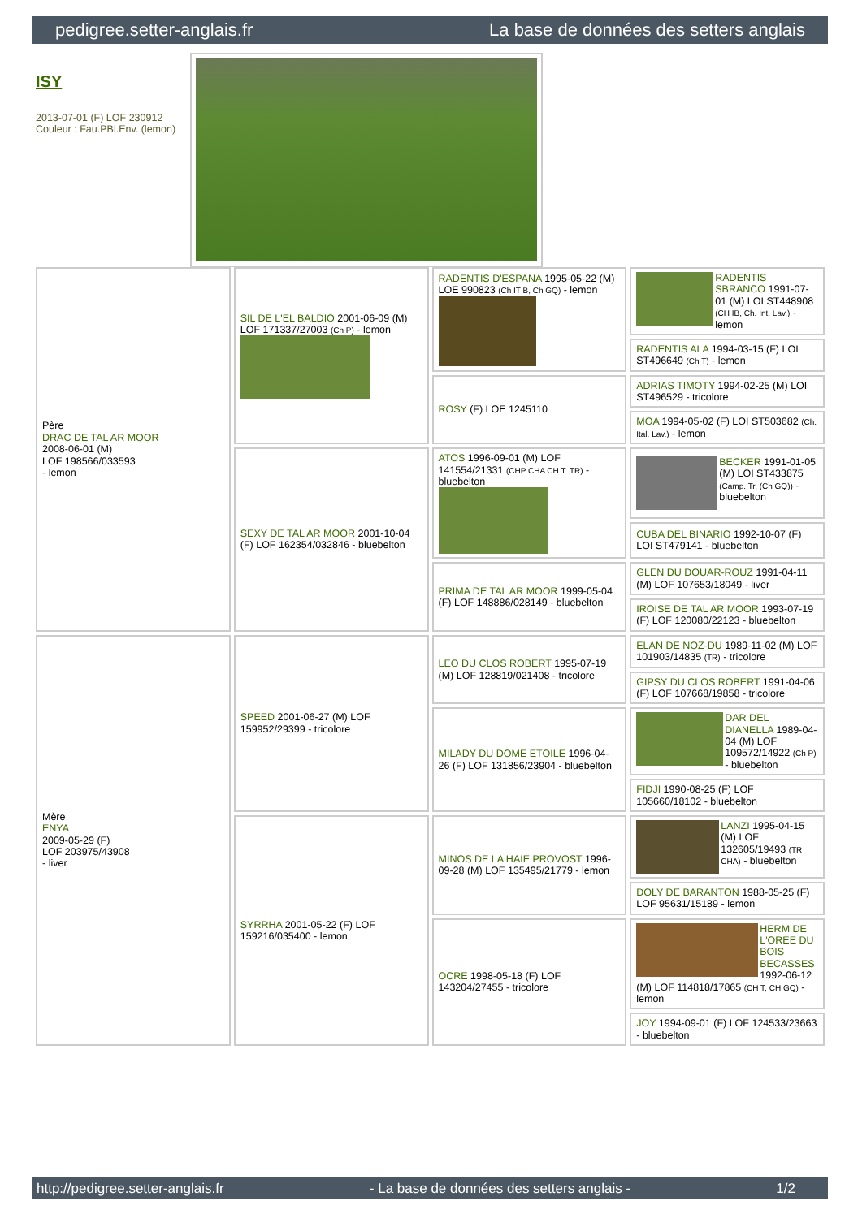pedigree.setter-anglais.fr La base de données des setters anglais
ISY
2013-07-01 (F) LOF 230912
Couleur : Fau.PBl.Env. (lemon)
| Père DRAC DE TAL AR MOOR 2008-06-01 (M) LOF 198566/033593 - lemon | SIL DE L'EL BALDIO 2001-06-09 (M) LOF 171337/27003 (Ch P) - lemon | RADENTIS D'ESPANA 1995-05-22 (M) LOE 990823 (Ch IT B, Ch GQ) - lemon | RADENTIS SBRANCO 1991-07-01 (M) LOI ST448908 (CH IB, Ch. Int. Lav.) - lemon |
| | | | RADENTIS ALA 1994-03-15 (F) LOI ST496649 (Ch T) - lemon |
| | | ROSY (F) LOE 1245110 | ADRIAS TIMOTY 1994-02-25 (M) LOI ST496529 - tricolore |
| | | | MOA 1994-05-02 (F) LOI ST503682 (Ch. Ital. Lav.) - lemon |
| | SEXY DE TAL AR MOOR 2001-10-04 (F) LOF 162354/032846 - bluebelton | ATOS 1996-09-01 (M) LOF 141554/21331 (CHP CHA CH.T. TR) - bluebelton | BECKER 1991-01-05 (M) LOI ST433875 (Camp. Tr. (Ch GQ)) - bluebelton |
| | | | CUBA DEL BINARIO 1992-10-07 (F) LOI ST479141 - bluebelton |
| | | PRIMA DE TAL AR MOOR 1999-05-04 (F) LOF 148886/028149 - bluebelton | GLEN DU DOUAR-ROUZ 1991-04-11 (M) LOF 107653/18049 - liver |
| | | | IROISE DE TAL AR MOOR 1993-07-19 (F) LOF 120080/22123 - bluebelton |
| Mère ENYA 2009-05-29 (F) LOF 203975/43908 - liver | SPEED 2001-06-27 (M) LOF 159952/29399 - tricolore | LEO DU CLOS ROBERT 1995-07-19 (M) LOF 128819/021408 - tricolore | ELAN DE NOZ-DU 1989-11-02 (M) LOF 101903/14835 (TR) - tricolore |
| | | | GIPSY DU CLOS ROBERT 1991-04-06 (F) LOF 107668/19858 - tricolore |
| | | MILADY DU DOME ETOILE 1996-04-26 (F) LOF 131856/23904 - bluebelton | DAR DEL DIANELLA 1989-04-04 (M) LOF 109572/14922 (Ch P) - bluebelton |
| | | | FIDJI 1990-08-25 (F) LOF 105660/18102 - bluebelton |
| | SYRRHA 2001-05-22 (F) LOF 159216/035400 - lemon | MINOS DE LA HAIE PROVOST 1996-09-28 (M) LOF 135495/21779 - lemon | LANZI 1995-04-15 (M) LOF 132605/19493 (TR CHA) - bluebelton |
| | | | DOLY DE BARANTON 1988-05-25 (F) LOF 95631/15189 - lemon |
| | | OCRE 1998-05-18 (F) LOF 143204/27455 - tricolore | HERM DE L'OREE DU BOIS BECASSES 1992-06-12 (M) LOF 114818/17865 (CH T, CH GQ) - lemon |
| | | | JOY 1994-09-01 (F) LOF 124533/23663 - bluebelton |
http://pedigree.setter-anglais.fr - La base de données des setters anglais - 1/2